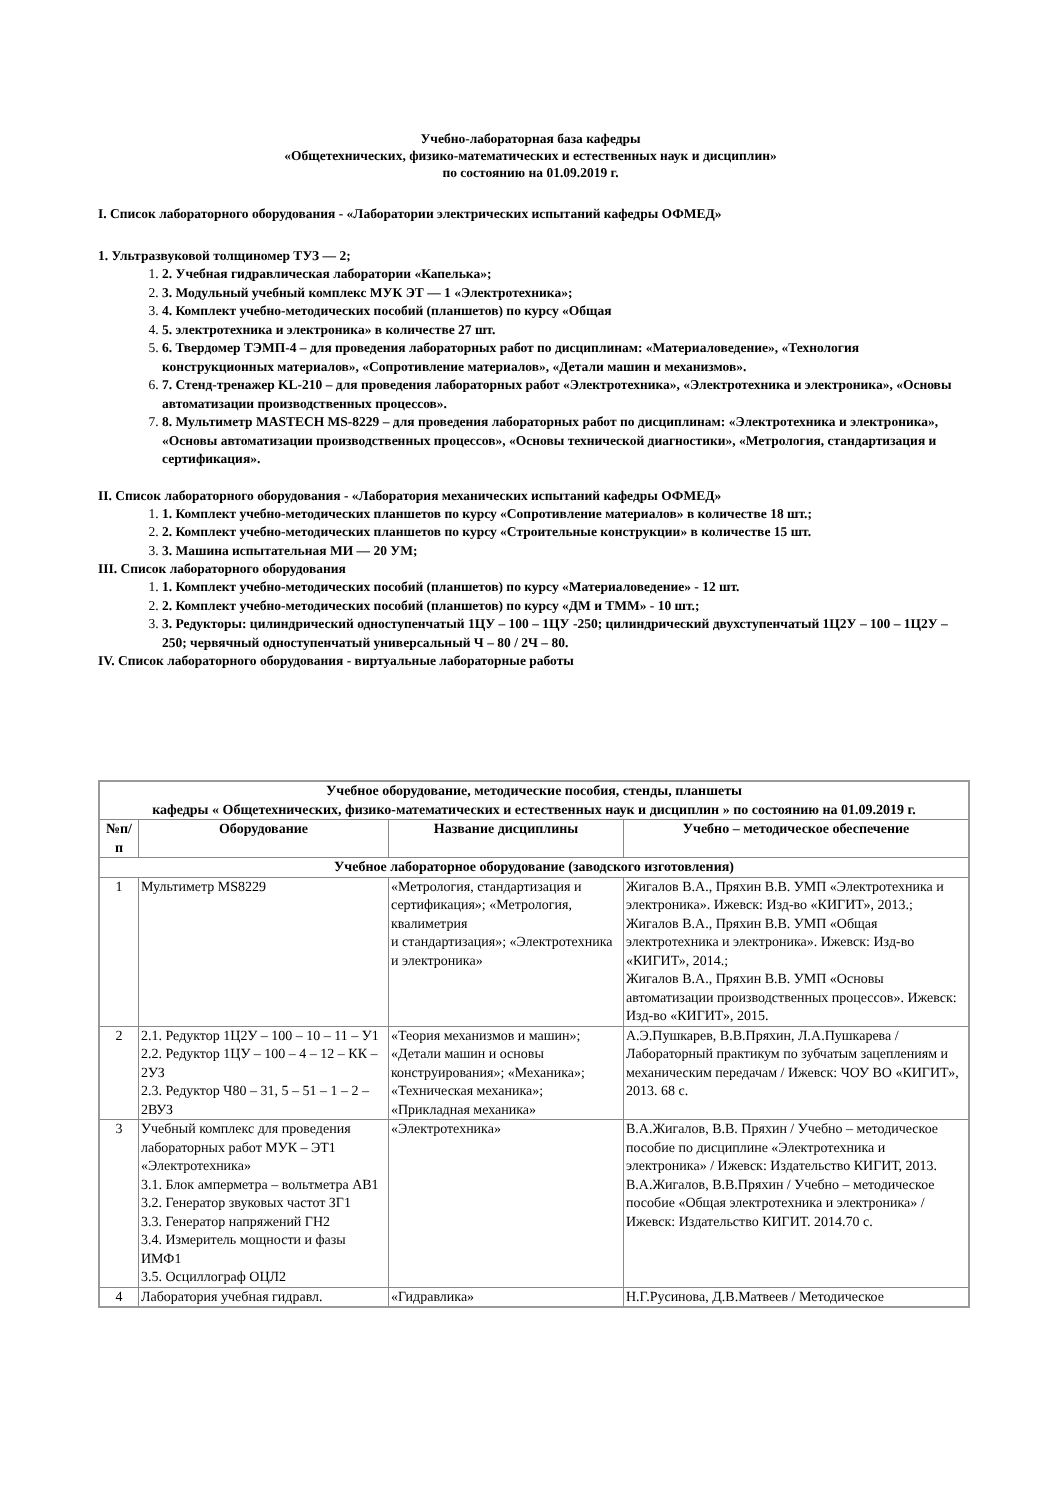Учебно-лабораторная база кафедры
«Общетехнических, физико-математических и естественных наук и дисциплин»
по состоянию на 01.09.2019 г.
I. Список лабораторного оборудования - «Лаборатории электрических испытаний кафедры ОФМЕД»
1. Ультразвуковой толщиномер ТУЗ — 2;
2. Учебная гидравлическая лаборатории «Капелька»;
3. Модульный учебный комплекс МУК ЭТ — 1 «Электротехника»;
4. Комплект учебно-методических пособий (планшетов) по курсу «Общая
5. электротехника и электроника» в количестве 27 шт.
6. Твердомер ТЭМП-4 – для проведения лабораторных работ по дисциплинам: «Материаловедение», «Технология конструкционных материалов», «Сопротивление материалов», «Детали машин и механизмов».
7. Стенд-тренажер KL-210 – для проведения лабораторных работ «Электротехника», «Электротехника и электроника», «Основы автоматизации производственных процессов».
8. Мультиметр MASTECH MS-8229 – для проведения лабораторных работ по дисциплинам: «Электротехника и электроника», «Основы автоматизации производственных процессов», «Основы технической диагностики», «Метрология, стандартизация и сертификация».
II. Список лабораторного оборудования - «Лаборатория механических испытаний кафедры ОФМЕД»
1. Комплект учебно-методических планшетов по курсу «Сопротивление материалов» в количестве 18 шт.;
2. Комплект учебно-методических планшетов по курсу «Строительные конструкции» в количестве 15 шт.
3. Машина испытательная МИ — 20 УМ;
III. Список лабораторного оборудования
1. Комплект учебно-методических пособий (планшетов) по курсу «Материаловедение» - 12 шт.
2. Комплект учебно-методических пособий (планшетов) по курсу «ДМ и ТММ» - 10 шт.;
3. Редукторы: цилиндрический одноступенчатый 1ЦУ – 100 – 1ЦУ -250; цилиндрический двухступенчатый 1Ц2У – 100 – 1Ц2У – 250; червячный одноступенчатый универсальный Ч – 80 / 2Ч – 80.
IV. Список лабораторного оборудования - виртуальные лабораторные работы
| Учебное оборудование, методические пособия, стенды, планшеты кафедры « Общетехнических, физико-математических и естественных наук и дисциплин » по состоянию на 01.09.2019 г. | | | |
| --- | --- | --- | --- |
| №п/п | Оборудование | Название дисциплины | Учебно – методическое обеспечение |
| Учебное лабораторное оборудование (заводского изготовления) | | | |
| 1 | Мультиметр MS8229 | «Метрология, стандартизация и сертификация»; «Метрология, квалиметрия и стандартизация»; «Электротехника и электроника» | Жигалов В.А., Пряхин В.В. УМП «Электротехника и электроника». Ижевск: Изд-во «КИГИТ», 2013.; Жигалов В.А., Пряхин В.В. УМП «Общая электротехника и электроника». Ижевск: Изд-во «КИГИТ», 2014.; Жигалов В.А., Пряхин В.В. УМП «Основы автоматизации производственных процессов». Ижевск: Изд-во «КИГИТ», 2015. |
| 2 | 2.1. Редуктор 1Ц2У – 100 – 10 – 11 – У1 2.2. Редуктор 1ЦУ – 100 – 4 – 12 – КК – 2УЗ 2.3. Редуктор Ч80 – 31, 5 – 51 – 1 – 2 – 2ВУЗ | «Теория механизмов и машин»; «Детали машин и основы конструирования»; «Механика»; «Техническая механика»; «Прикладная механика» | А.Э.Пушкарев, В.В.Пряхин, Л.А.Пушкарева / Лабораторный практикум по зубчатым зацеплениям и механическим передачам / Ижевск: ЧОУ ВО «КИГИТ», 2013. 68 с. |
| 3 | Учебный комплекс для проведения лабораторных работ МУК – ЭТ1 «Электротехника» 3.1. Блок амперметра – вольтметра АВ1 3.2. Генератор звуковых частот ЗГ1 3.3. Генератор напряжений ГН2 3.4. Измеритель мощности и фазы ИМФ1 3.5. Осциллограф ОЦЛ2 | «Электротехника» | В.А.Жигалов, В.В. Пряхин / Учебно – методическое пособие по дисциплине «Электротехника и электроника» / Ижевск: Издательство КИГИТ, 2013. В.А.Жигалов, В.В.Пряхин / Учебно – методическое пособие «Общая электротехника и электроника» / Ижевск: Издательство КИГИТ. 2014.70 с. |
| 4 | Лаборатория учебная гидравл. | «Гидравлика» | Н.Г.Русинова, Д.В.Матвеев / Методическое |